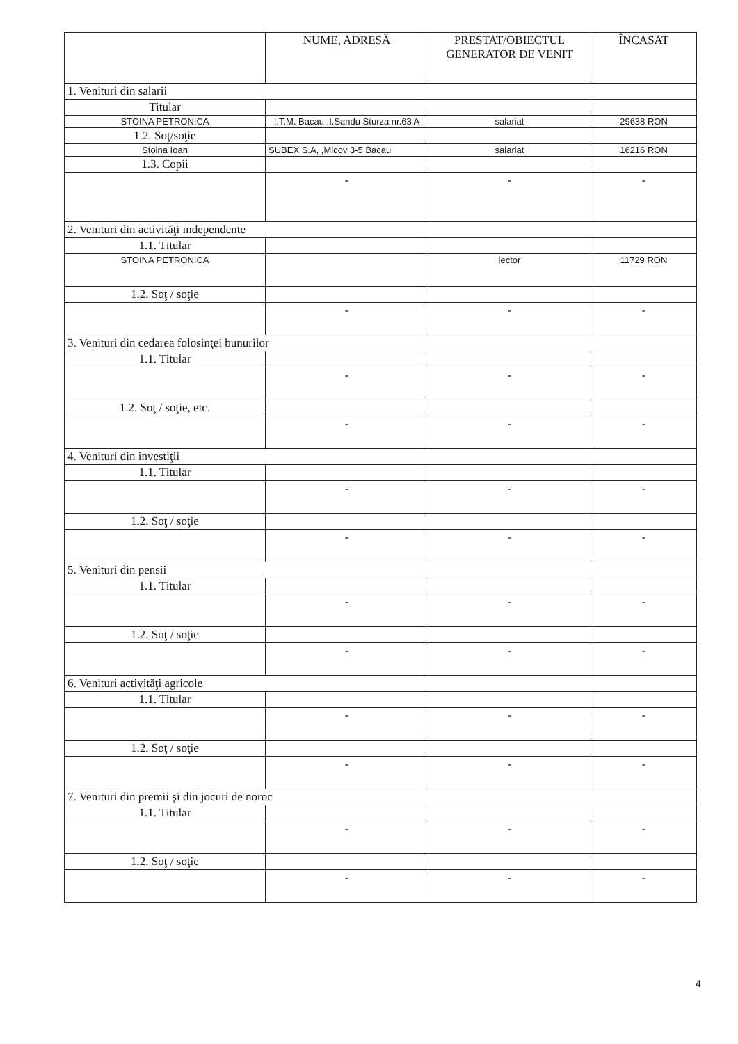| | NUME, ADRESĂ | PRESTAT/OBIECTUL GENERATOR DE VENIT | ÎNCASAT |
| --- | --- | --- | --- |
| 1. Venituri din salarii | | | |
| Titular | | | |
| STOINA PETRONICA | I.T.M. Bacau ,I.Sandu Sturza nr.63 A | salariat | 29638 RON |
| 1.2. Soţ/soţie | | | |
| Stoina Ioan | SUBEX S.A, ,Micov 3-5 Bacau | salariat | 16216 RON |
| 1.3. Copii | | | |
| | - | - | - |
| 2. Venituri din activităţi independente | | | |
| 1.1. Titular | | | |
| STOINA PETRONICA | | lector | 11729 RON |
| 1.2. Soţ / soţie | | | |
| | - | - | - |
| 3. Venituri din cedarea folosinţei bunurilor | | | |
| 1.1. Titular | | | |
| | - | - | - |
| 1.2. Soţ / soţie, etc. | | | |
| | - | - | - |
| 4. Venituri din investiţii | | | |
| 1.1. Titular | | | |
| | - | - | - |
| 1.2. Soţ / soţie | | | |
| | - | - | - |
| 5. Venituri din pensii | | | |
| 1.1. Titular | | | |
| | - | - | - |
| 1.2. Soţ / soţie | | | |
| | - | - | - |
| 6. Venituri activităţi agricole | | | |
| 1.1. Titular | | | |
| | - | - | - |
| 1.2. Soţ / soţie | | | |
| | - | - | - |
| 7. Venituri din premii şi din jocuri de noroc | | | |
| 1.1. Titular | | | |
| | - | - | - |
| 1.2. Soţ / soţie | | | |
| | - | - | - |
4